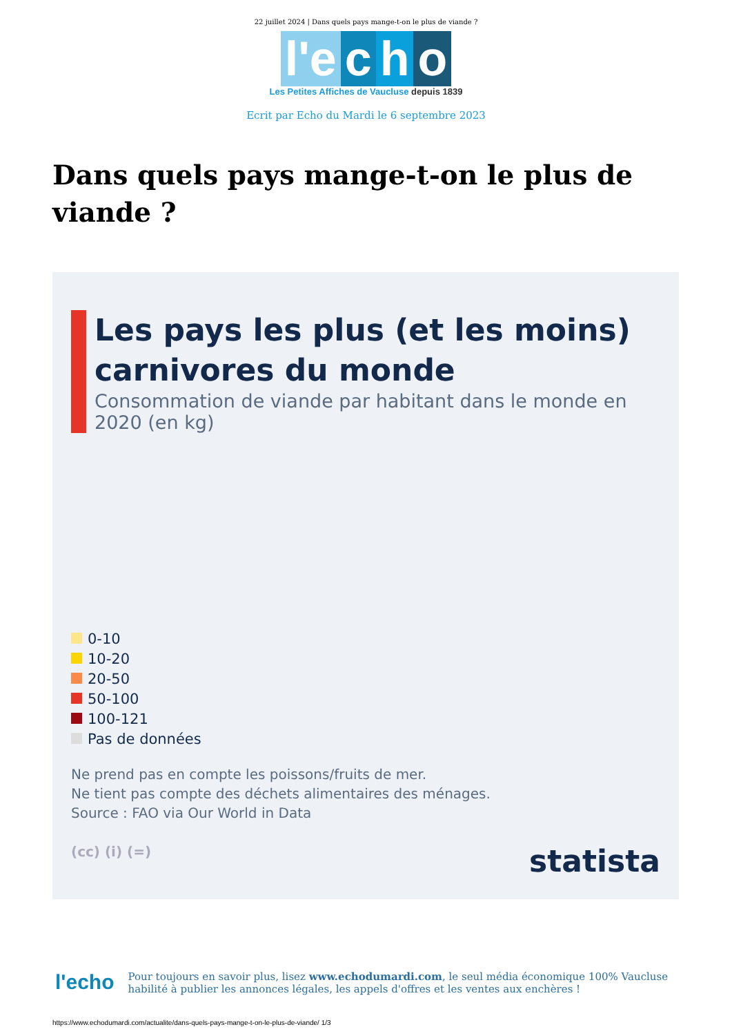22 juillet 2024 | Dans quels pays mange-t-on le plus de viande ?
l'e c h o
Les Petites Affiches de Vaucluse depuis 1839
Ecrit par Echo du Mardi le 6 septembre 2023
Dans quels pays mange-t-on le plus de viande ?
Les pays les plus (et les moins) carnivores du monde
Consommation de viande par habitant dans le monde en 2020 (en kg)
0-10
10-20
20-50
50-100
100-121
Pas de données
Ne prend pas en compte les poissons/fruits de mer.
Ne tient pas compte des déchets alimentaires des ménages.
Source : FAO via Our World in Data
(cc) (i) (=) statista
l'echo
Pour toujours en savoir plus, lisez www.echodumardi.com, le seul média économique 100% Vaucluse habilité à publier les annonces légales, les appels d'offres et les ventes aux enchères !
https://www.echodumardi.com/actualite/dans-quels-pays-mange-t-on-le-plus-de-viande/ 1/3